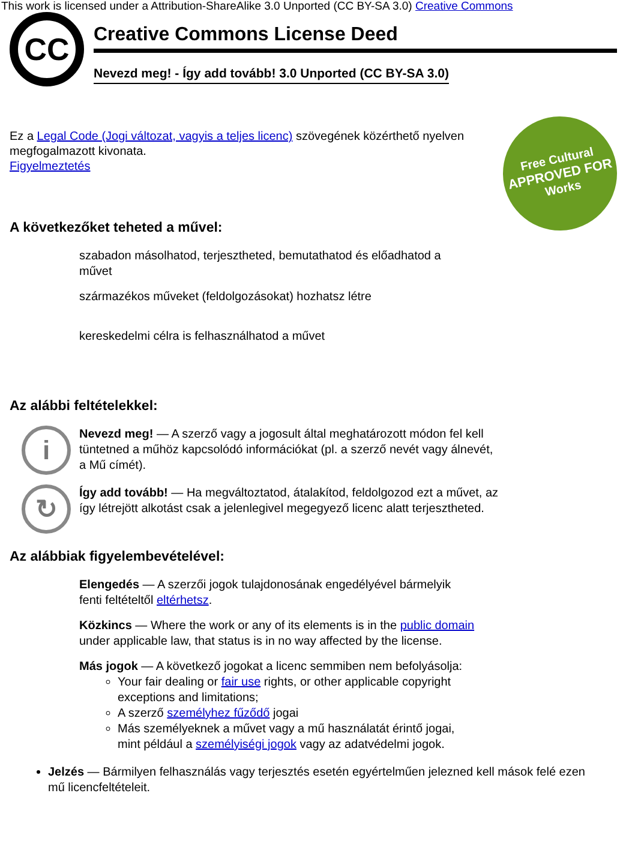This work is licensed under a Attribution-ShareAlike 3.0 Unported (CC BY-SA 3.0) Creative Commons
CC
Creative Commons License Deed
Nevezd meg! - Így add tovább! 3.0 Unported (CC BY-SA 3.0)
Free Cultural
APPROVED FOR
Works
Ez a Legal Code (Jogi változat, vagyis a teljes licenc) szövegének közérthető nyelven megfogalmazott kivonata.
Figyelmeztetés
A következőket teheted a művel:
szabadon másolhatod, terjesztheted, bemutathatod és előadhatod a művet
származékos műveket (feldolgozásokat) hozhatsz létre
kereskedelmi célra is felhasználhatod a művet
Az alábbi feltételekkel:
i
Nevezd meg! — A szerző vagy a jogosult által meghatározott módon fel kell tüntetned a műhöz kapcsolódó információkat (pl. a szerző nevét vagy álnevét, a Mű címét).
↻
Így add tovább! — Ha megváltoztatod, átalakítod, feldolgozod ezt a művet, az így létrejött alkotást csak a jelenlegivel megegyező licenc alatt terjesztheted.
Az alábbiak figyelembevételével:
Elengedés — A szerzői jogok tulajdonosának engedélyével bármelyik fenti feltételtől eltérhetsz.
Közkincs — Where the work or any of its elements is in the public domain under applicable law, that status is in no way affected by the license.
Más jogok — A következő jogokat a licenc semmiben nem befolyásolja:
Your fair dealing or fair use rights, or other applicable copyright exceptions and limitations;
A szerző személyhez fűződő jogai
Más személyeknek a művet vagy a mű használatát érintő jogai, mint például a személyiségi jogok vagy az adatvédelmi jogok.
Jelzés — Bármilyen felhasználás vagy terjesztés esetén egyértelműen jelezned kell mások felé ezen mű licencfeltételeit.